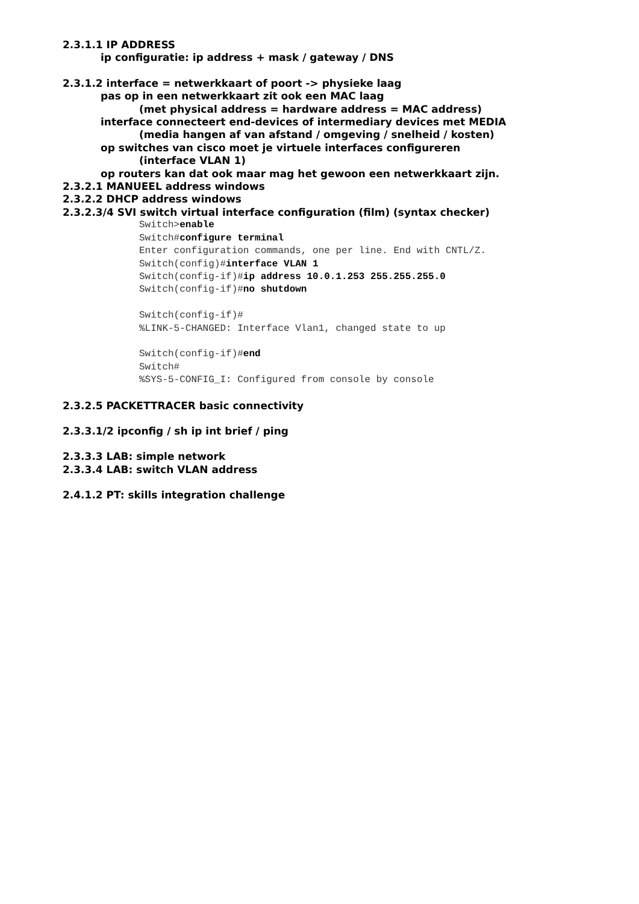2.3.1.1 IP ADDRESS
ip configuratie: ip address + mask / gateway / DNS
2.3.1.2 interface = netwerkkaart of poort -> physieke laag
pas op in een netwerkkaart zit ook een MAC laag
(met physical address = hardware address = MAC address)
interface connecteert end-devices of intermediary devices met MEDIA
(media hangen af van afstand / omgeving / snelheid / kosten)
op switches van cisco moet je virtuele interfaces configureren
(interface VLAN 1)
op routers kan dat ook maar mag het gewoon een netwerkkaart zijn.
2.3.2.1 MANUEEL address windows
2.3.2.2 DHCP address windows
2.3.2.3/4 SVI switch virtual interface configuration (film) (syntax checker)
Switch>enable Switch#configure terminal Enter configuration commands, one per line. End with CNTL/Z. Switch(config)#interface VLAN 1 Switch(config-if)#ip address 10.0.1.253 255.255.255.0 Switch(config-if)#no shutdown Switch(config-if)# %LINK-5-CHANGED: Interface Vlan1, changed state to up Switch(config-if)#end Switch# %SYS-5-CONFIG_I: Configured from console by console
2.3.2.5 PACKETTRACER basic connectivity
2.3.3.1/2 ipconfig / sh ip int brief / ping
2.3.3.3 LAB: simple network
2.3.3.4 LAB: switch VLAN address
2.4.1.2 PT: skills integration challenge